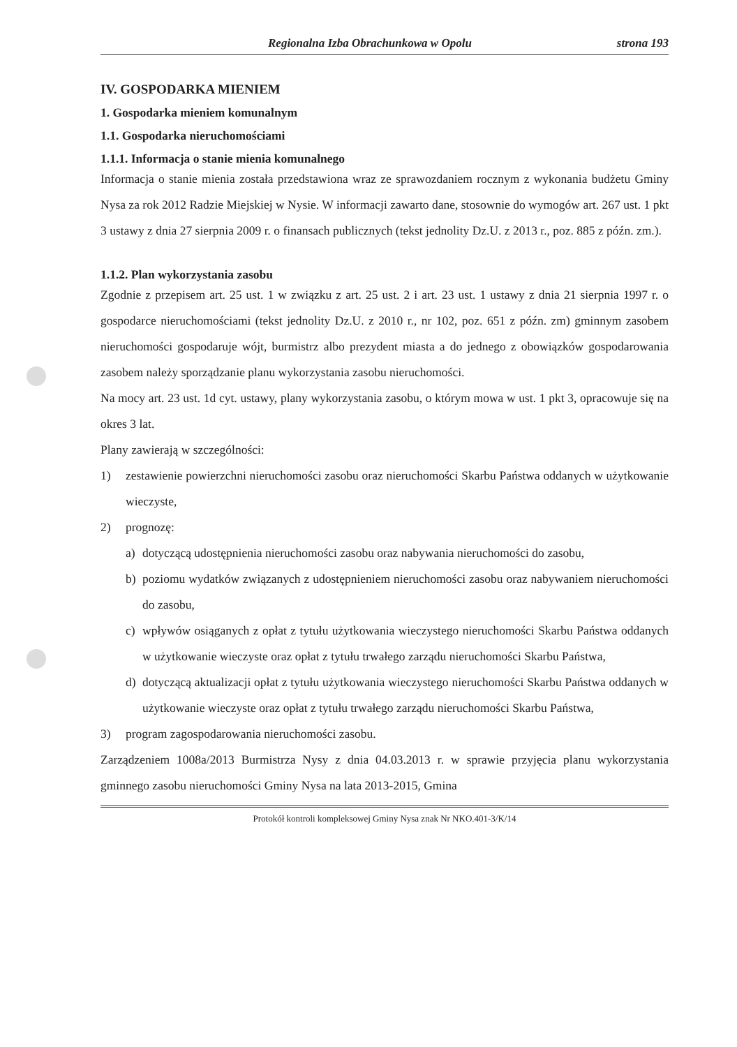Regionalna Izba Obrachunkowa w Opolu strona 193
IV. GOSPODARKA MIENIEM
1. Gospodarka mieniem komunalnym
1.1. Gospodarka nieruchomościami
1.1.1. Informacja o stanie mienia komunalnego
Informacja o stanie mienia została przedstawiona wraz ze sprawozdaniem rocznym z wykonania budżetu Gminy Nysa za rok 2012 Radzie Miejskiej w Nysie. W informacji zawarto dane, stosownie do wymogów art. 267 ust. 1 pkt 3 ustawy z dnia 27 sierpnia 2009 r. o finansach publicznych (tekst jednolity Dz.U. z 2013 r., poz. 885 z późn. zm.).
1.1.2. Plan wykorzystania zasobu
Zgodnie z przepisem art. 25 ust. 1 w związku z art. 25 ust. 2 i art. 23 ust. 1 ustawy z dnia 21 sierpnia 1997 r. o gospodarce nieruchomościami (tekst jednolity Dz.U. z 2010 r., nr 102, poz. 651 z późn. zm) gminnym zasobem nieruchomości gospodaruje wójt, burmistrz albo prezydent miasta a do jednego z obowiązków gospodarowania zasobem należy sporządzanie planu wykorzystania zasobu nieruchomości.
Na mocy art. 23 ust. 1d cyt. ustawy, plany wykorzystania zasobu, o którym mowa w ust. 1 pkt 3, opracowuje się na okres 3 lat.
Plany zawierają w szczególności:
1) zestawienie powierzchni nieruchomości zasobu oraz nieruchomości Skarbu Państwa oddanych w użytkowanie wieczyste,
2) prognozę:
a) dotyczącą udostępnienia nieruchomości zasobu oraz nabywania nieruchomości do zasobu,
b) poziomu wydatków związanych z udostępnieniem nieruchomości zasobu oraz nabywaniem nieruchomości do zasobu,
c) wpływów osiąganych z opłat z tytułu użytkowania wieczystego nieruchomości Skarbu Państwa oddanych w użytkowanie wieczyste oraz opłat z tytułu trwałego zarządu nieruchomości Skarbu Państwa,
d) dotyczącą aktualizacji opłat z tytułu użytkowania wieczystego nieruchomości Skarbu Państwa oddanych w użytkowanie wieczyste oraz opłat z tytułu trwałego zarządu nieruchomości Skarbu Państwa,
3) program zagospodarowania nieruchomości zasobu.
Zarządzeniem 1008a/2013 Burmistrza Nysy z dnia 04.03.2013 r. w sprawie przyjęcia planu wykorzystania gminnego zasobu nieruchomości Gminy Nysa na lata 2013-2015, Gmina
Protokół kontroli kompleksowej Gminy Nysa znak Nr NKO.401-3/K/14